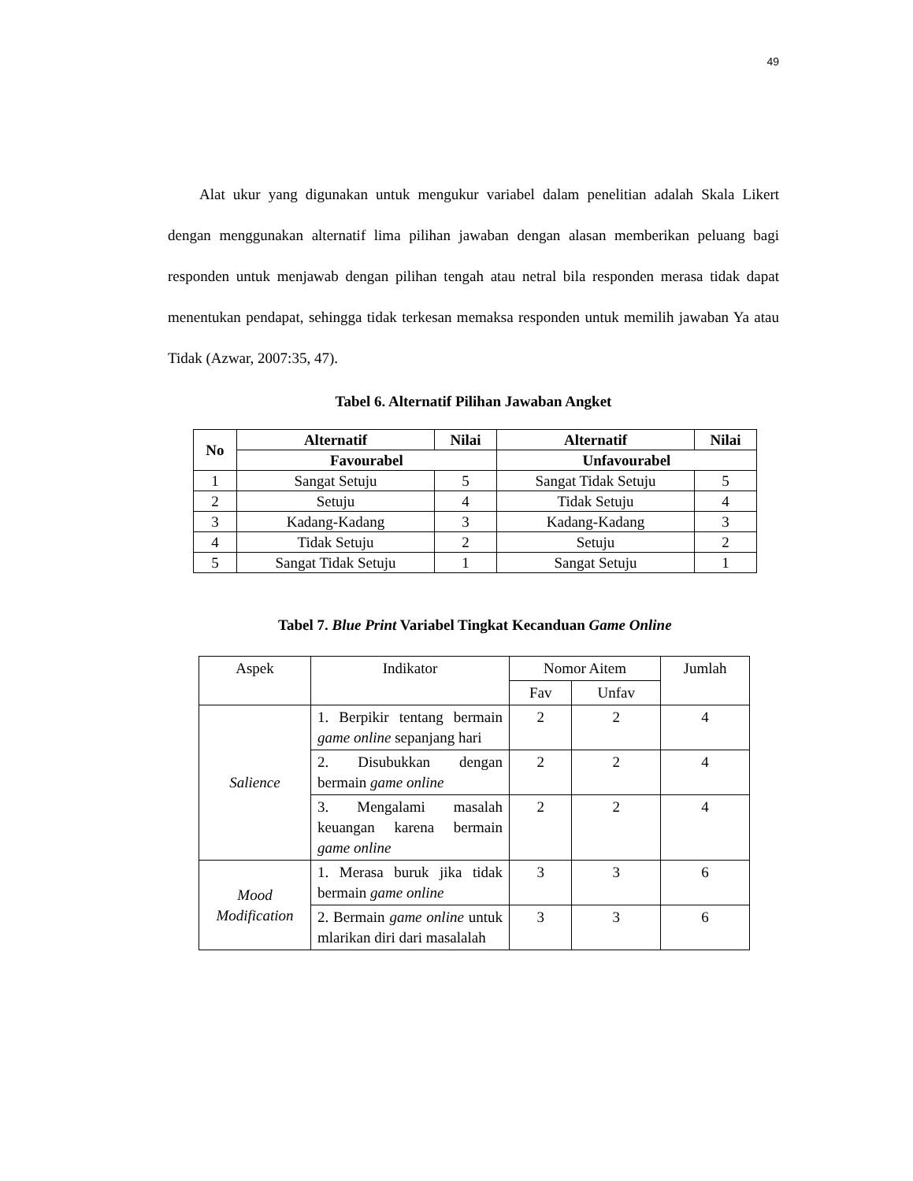49
Alat ukur yang digunakan untuk mengukur variabel dalam penelitian adalah Skala Likert dengan menggunakan alternatif lima pilihan jawaban dengan alasan memberikan peluang bagi responden untuk menjawab dengan pilihan tengah atau netral bila responden merasa tidak dapat menentukan pendapat, sehingga tidak terkesan memaksa responden untuk memilih jawaban Ya atau Tidak (Azwar, 2007:35, 47).
Tabel 6. Alternatif Pilihan Jawaban Angket
| No | Alternatif | Nilai | Alternatif | Nilai |
| --- | --- | --- | --- | --- |
| | Favourabel | | Unfavourabel | |
| 1 | Sangat Setuju | 5 | Sangat Tidak Setuju | 5 |
| 2 | Setuju | 4 | Tidak Setuju | 4 |
| 3 | Kadang-Kadang | 3 | Kadang-Kadang | 3 |
| 4 | Tidak Setuju | 2 | Setuju | 2 |
| 5 | Sangat Tidak Setuju | 1 | Sangat Setuju | 1 |
Tabel 7. Blue Print Variabel Tingkat Kecanduan Game Online
| Aspek | Indikator | Nomor Aitem | | Jumlah |
| | | Fav | Unfav | |
| Salience | 1. Berpikir tentang bermain game online sepanjang hari | 2 | 2 | 4 |
| | 2. Disubukkan dengan bermain game online | 2 | 2 | 4 |
| | 3. Mengalami masalah keuangan karena bermain game online | 2 | 2 | 4 |
| Mood Modification | 1. Merasa buruk jika tidak bermain game online | 3 | 3 | 6 |
| | 2. Bermain game online untuk mlarikan diri dari masalalah | 3 | 3 | 6 |